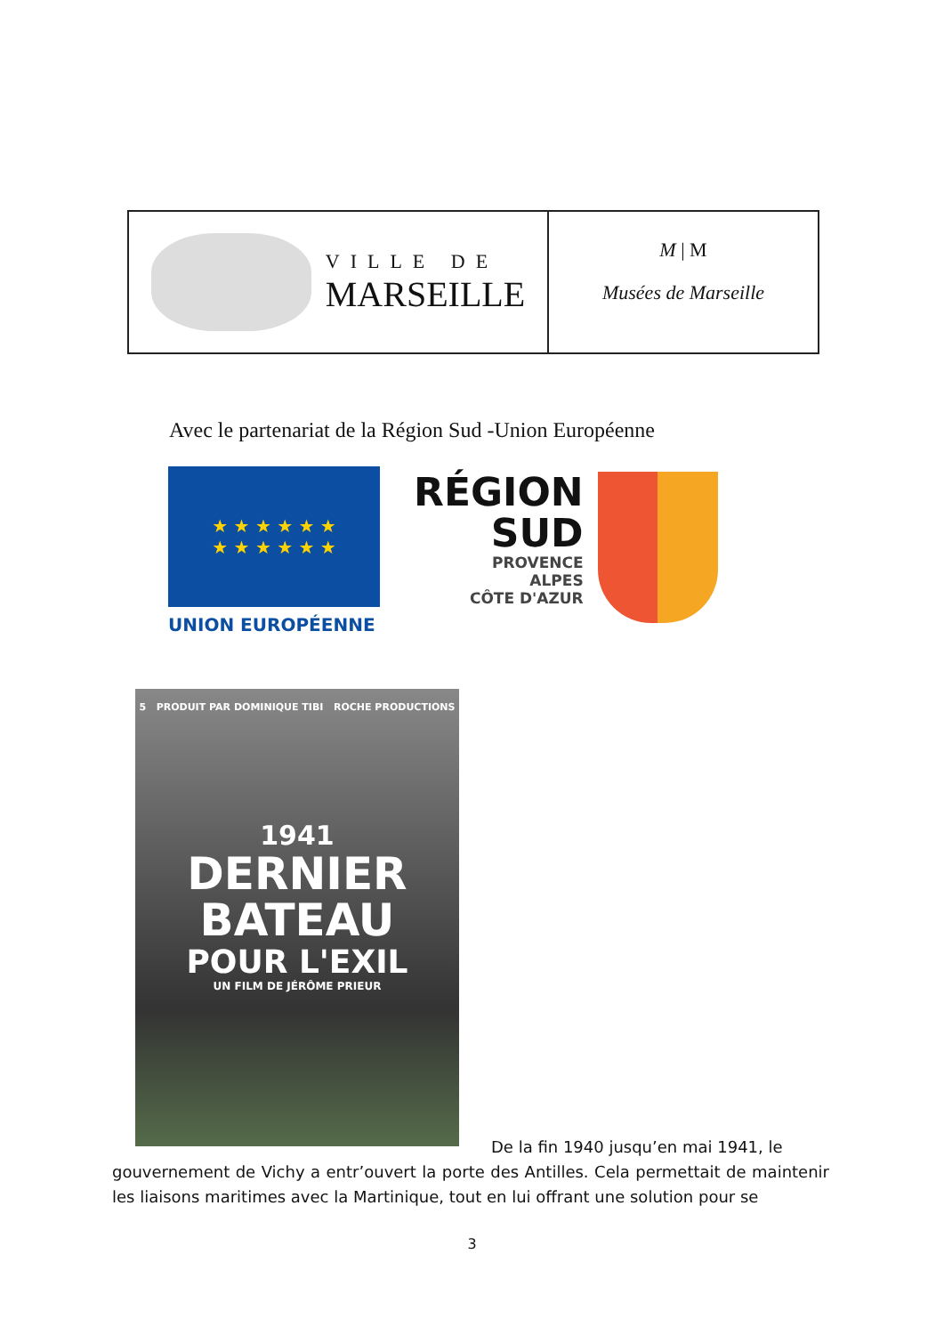VILLE DE
MARSEILLE
M | M
Musées de Marseille
Avec le partenariat de la Région Sud -Union Européenne
★ ★ ★ ★ ★ ★
★ ★ ★ ★ ★ ★
UNION EUROPÉENNE
RÉGION
SUD
PROVENCE
ALPES
CÔTE D'AZUR
5 PRODUIT PAR DOMINIQUE TIBI ROCHE PRODUCTIONS
1941
DERNIER
BATEAU
POUR L'EXIL
UN FILM DE JÉRÔME PRIEUR
De la fin 1940 jusqu’en mai 1941, le
gouvernement de Vichy a entr’ouvert la porte des Antilles. Cela permettait de maintenir les liaisons maritimes avec la Martinique, tout en lui offrant une solution pour se
3